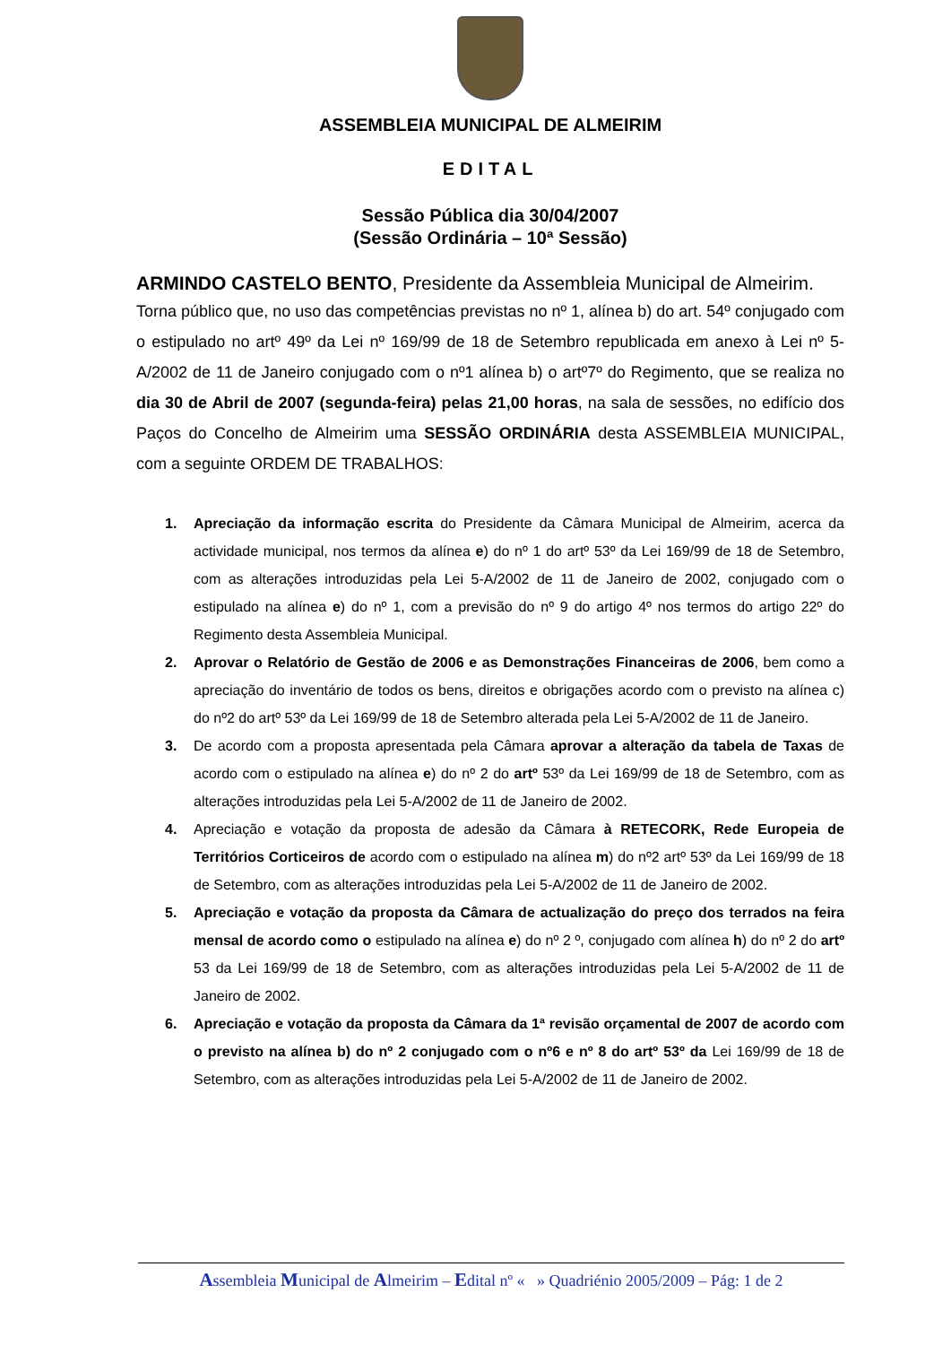ASSEMBLEIA MUNICIPAL DE ALMEIRIM
EDITAL
Sessão Pública dia 30/04/2007
(Sessão Ordinária – 10ª Sessão)
ARMINDO CASTELO BENTO, Presidente da Assembleia Municipal de Almeirim.
Torna público que, no uso das competências previstas no nº 1, alínea b) do art. 54º conjugado com o estipulado no artº 49º da Lei nº 169/99 de 18 de Setembro republicada em anexo à Lei nº 5-A/2002 de 11 de Janeiro conjugado com o nº1 alínea b) o artº7º do Regimento, que se realiza no dia 30 de Abril de 2007 (segunda-feira) pelas 21,00 horas, na sala de sessões, no edifício dos Paços do Concelho de Almeirim uma SESSÃO ORDINÁRIA desta ASSEMBLEIA MUNICIPAL, com a seguinte ORDEM DE TRABALHOS:
1. Apreciação da informação escrita do Presidente da Câmara Municipal de Almeirim, acerca da actividade municipal, nos termos da alínea e) do nº 1 do artº 53º da Lei 169/99 de 18 de Setembro, com as alterações introduzidas pela Lei 5-A/2002 de 11 de Janeiro de 2002, conjugado com o estipulado na alínea e) do nº 1, com a previsão do nº 9 do artigo 4º nos termos do artigo 22º do Regimento desta Assembleia Municipal.
2. Aprovar o Relatório de Gestão de 2006 e as Demonstrações Financeiras de 2006, bem como a apreciação do inventário de todos os bens, direitos e obrigações acordo com o previsto na alínea c) do nº2 do artº 53º da Lei 169/99 de 18 de Setembro alterada pela Lei 5-A/2002 de 11 de Janeiro.
3. De acordo com a proposta apresentada pela Câmara aprovar a alteração da tabela de Taxas de acordo com o estipulado na alínea e) do nº 2 do artº 53º da Lei 169/99 de 18 de Setembro, com as alterações introduzidas pela Lei 5-A/2002 de 11 de Janeiro de 2002.
4. Apreciação e votação da proposta de adesão da Câmara à RETECORK, Rede Europeia de Territórios Corticeiros de acordo com o estipulado na alínea m) do nº2 artº 53º da Lei 169/99 de 18 de Setembro, com as alterações introduzidas pela Lei 5-A/2002 de 11 de Janeiro de 2002.
5. Apreciação e votação da proposta da Câmara de actualização do preço dos terrados na feira mensal de acordo como o estipulado na alínea e) do nº 2 º, conjugado com alínea h) do nº 2 do artº 53 da Lei 169/99 de 18 de Setembro, com as alterações introduzidas pela Lei 5-A/2002 de 11 de Janeiro de 2002.
6. Apreciação e votação da proposta da Câmara da 1ª revisão orçamental de 2007 de acordo com o previsto na alínea b) do nº 2 conjugado com o nº6 e nº 8 do artº 53º da Lei 169/99 de 18 de Setembro, com as alterações introduzidas pela Lei 5-A/2002 de 11 de Janeiro de 2002.
Assembleia Municipal de Almeirim – Edital nº « » Quadriénio 2005/2009 – Pág: 1 de 2